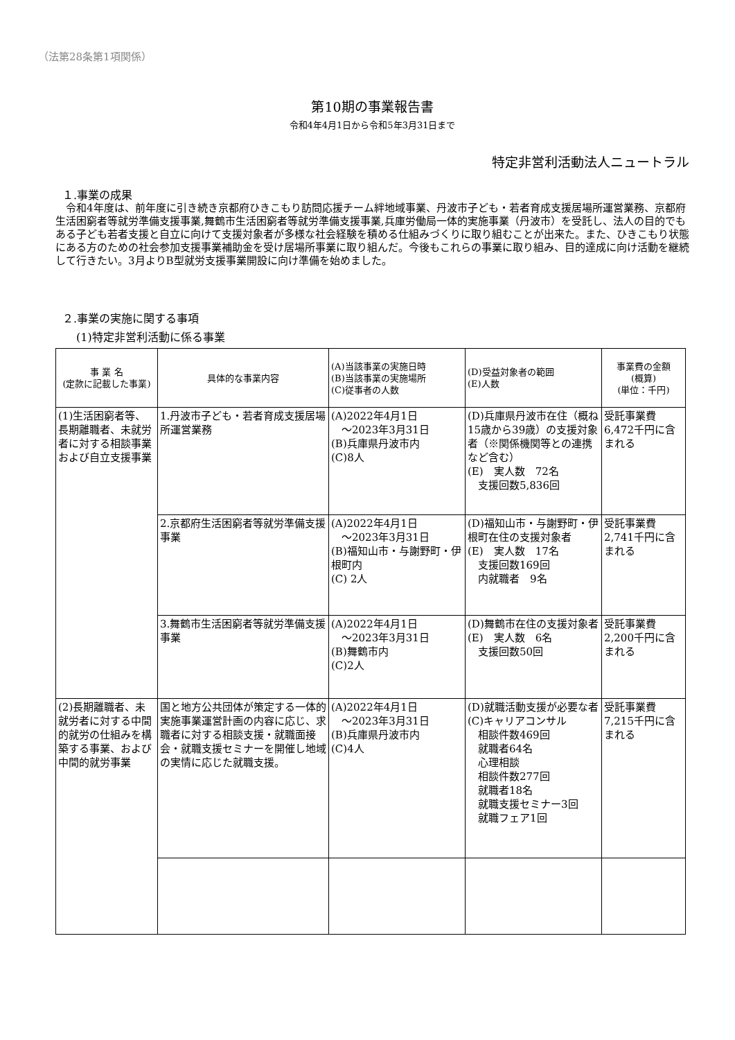（法第28条第1項関係）
第10期の事業報告書
令和4年4月1日から令和5年3月31日まで
特定非営利活動法人ニュートラル
１.事業の成果
　令和4年度は、前年度に引き続き京都府ひきこもり訪問応援チーム絆地域事業、丹波市子ども・若者育成支援居場所運営業務、京都府生活困窮者等就労準備支援事業,舞鶴市生活困窮者等就労準備支援事業,兵庫労働局一体的実施事業（丹波市）を受託し、法人の目的でもある子ども若者支援と自立に向けて支援対象者が多様な社会経験を積める仕組みづくりに取り組むことが出来た。また、ひきこもり状態にある方のための社会参加支援事業補助金を受け居場所事業に取り組んだ。今後もこれらの事業に取り組み、目的達成に向け活動を継続して行きたい。3月よりB型就労支援事業開設に向け準備を始めました。
２.事業の実施に関する事項
(1)特定非営利活動に係る事業
| 事 業 名 (定款に記載した事業) | 具体的な事業内容 | (A)当該事業の実施日時 (B)当該事業の実施場所 (C)従事者の人数 | (D)受益対象者の範囲 (E)人数 | 事業費の金額 (概算) (単位：千円) |
| --- | --- | --- | --- | --- |
| (1)生活困窮者等、長期離職者、未就労者に対する相談事業および自立支援事業 | 1.丹波市子ども・若者育成支援居場所運営業務 | (A)2022年4月1日 ～2023年3月31日 (B)兵庫県丹波市内 (C)8人 | (D)兵庫県丹波市在住（概ね15歳から39歳）の支援対象者（※関係機関等との連携など含む） (E) 実人数 72名 支援回数5,836回 | 受託事業費 6,472千円に含まれる |
| | 2.京都府生活困窮者等就労準備支援事業 | (A)2022年4月1日 ～2023年3月31日 (B)福知山市・与謝野町・伊根町内 (C) 2人 | (D)福知山市・与謝野町・伊 根町在住の支援対象者 (E) 実人数 17名 支援回数169回 内就職者 9名 | 受託事業費 2,741千円に含まれる |
| | 3.舞鶴市生活困窮者等就労準備支援事業 | (A)2022年4月1日 ～2023年3月31日 (B)舞鶴市内 (C)2人 | (D)舞鶴市在住の支援対象者 (E) 実人数 6名 支援回数50回 | 受託事業費 2,200千円に含まれる |
| (2)長期離職者、未就労者に対する中間的就労の仕組みを構築する事業、および中間的就労事業 | 国と地方公共団体が策定する一体的実施事業運営計画の内容に応じ、求職者に対する相談支援・就職面接会・就職支援セミナーを開催し地域の実情に応じた就職支援。 | (A)2022年4月1日 ～2023年3月31日 (B)兵庫県丹波市内 (C)4人 | (D)就職活動支援が必要な者 (C)キャリアコンサル 相談件数469回 就職者64名 心理相談 相談件数277回 就職者18名 就職支援セミナー3回 就職フェア1回 | 受託事業費 7,215千円に含まれる |